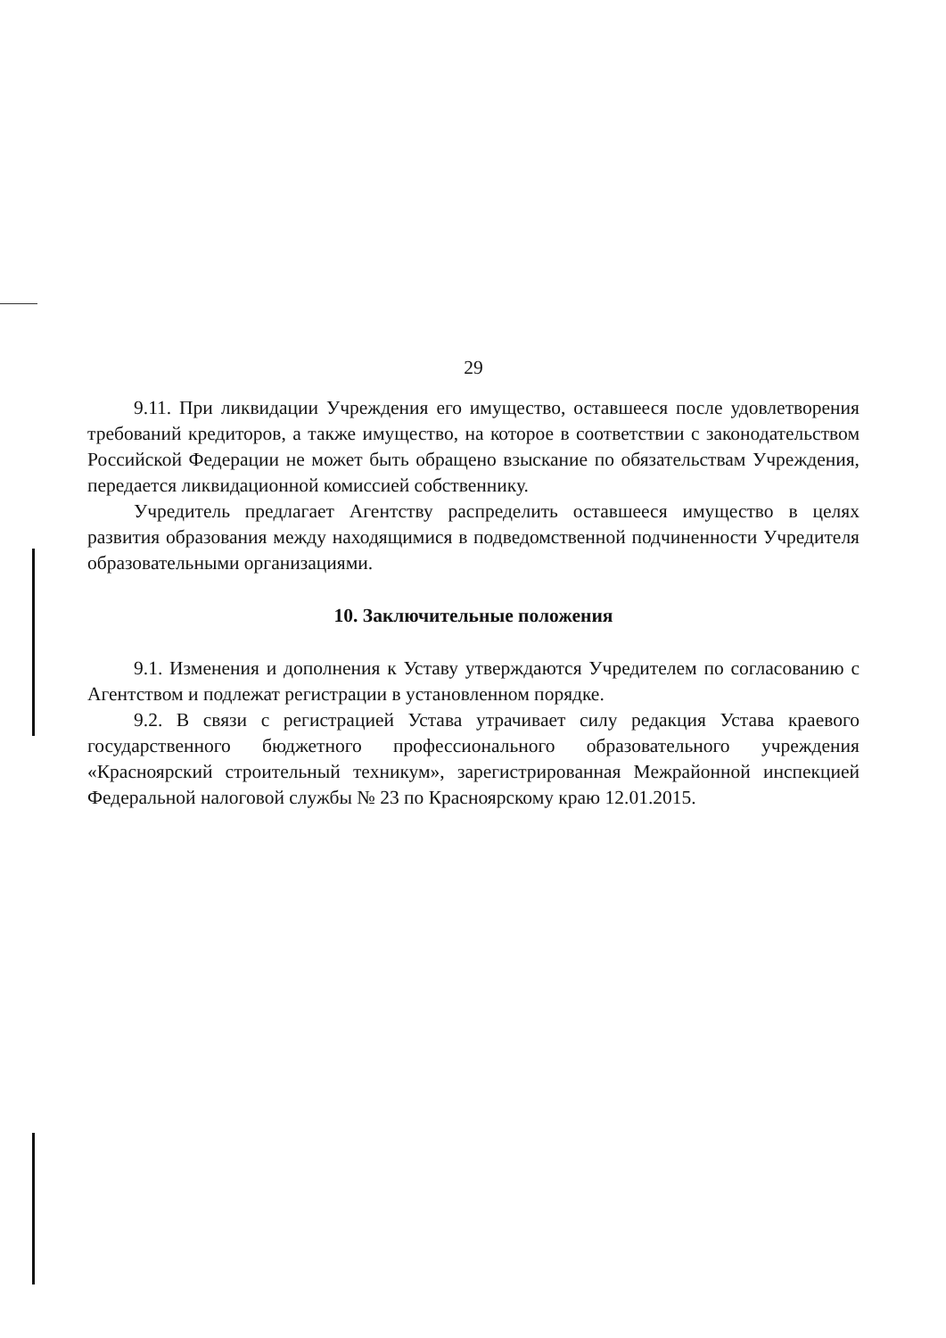29
9.11. При ликвидации Учреждения его имущество, оставшееся после удовлетворения требований кредиторов, а также имущество, на которое в соответствии с законодательством Российской Федерации не может быть обращено взыскание по обязательствам Учреждения, передается ликвидационной комиссией собственнику.
Учредитель предлагает Агентству распределить оставшееся имущество в целях развития образования между находящимися в подведомственной подчиненности Учредителя образовательными организациями.
10. Заключительные положения
9.1. Изменения и дополнения к Уставу утверждаются Учредителем по согласованию с Агентством и подлежат регистрации в установленном порядке.
9.2. В связи с регистрацией Устава утрачивает силу редакция Устава краевого государственного бюджетного профессионального образовательного учреждения «Красноярский строительный техникум», зарегистрированная Межрайонной инспекцией Федеральной налоговой службы № 23 по Красноярскому краю 12.01.2015.